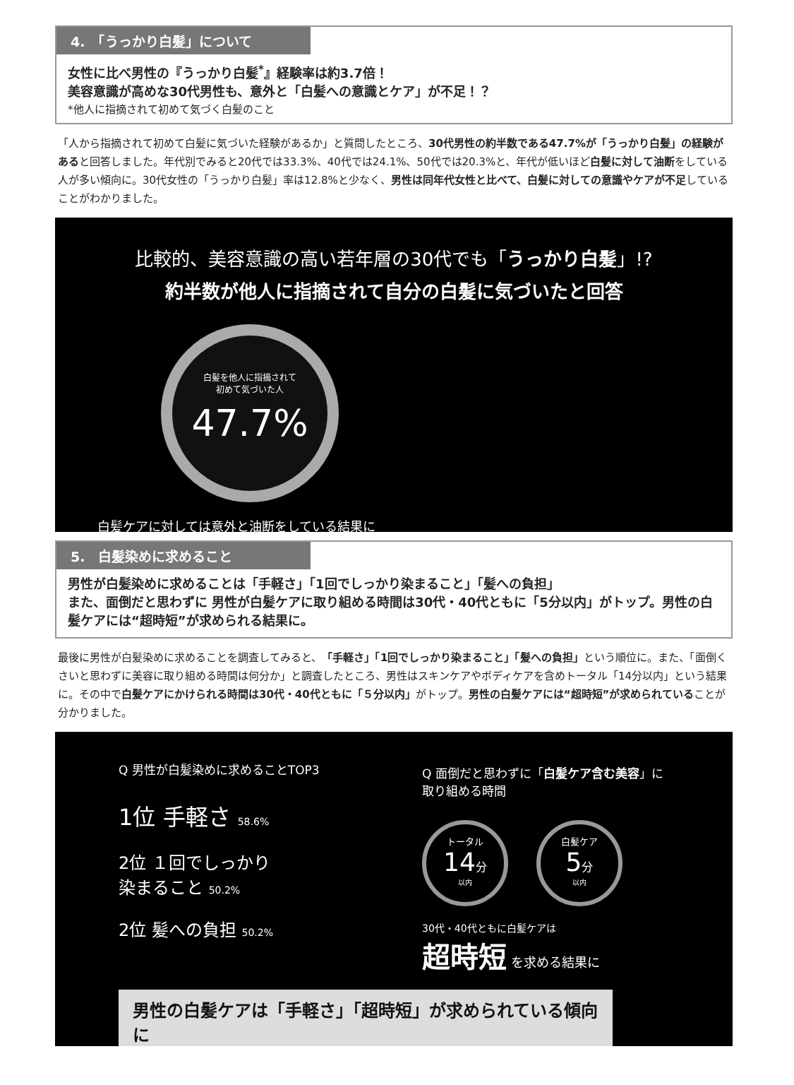4.　「うっかり白髪」について
女性に比べ男性の『うっかり白髪<sup>*</sup>』経験率は約3.7倍！
美容意識が高めな30代男性も、意外と「白髪への意識とケア」が不足！？
*他人に指摘されて初めて気づく白髪のこと
「人から指摘されて初めて白髪に気づいた経験があるか」と質問したところ、30代男性の約半数である47.7%が「うっかり白髪」の経験があると回答しました。年代別でみると20代では33.3%、40代では24.1%、50代では20.3%と、年代が低いほど白髪に対して油断をしている人が多い傾向に。30代女性の「うっかり白髪」率は12.8%と少なく、男性は同年代女性と比べて、白髪に対しての意識やケアが不足していることがわかりました。
比較的、美容意識の高い若年層の30代でも「うっかり白髪」!?
約半数が他人に指摘されて自分の白髪に気づいたと回答
白髪を他人に指摘されて
初めて気づいた人
47.7%
白髪ケアに対しては意外と油断をしている結果に
5.　白髪染めに求めること
男性が白髪染めに求めることは「手軽さ」「1回でしっかり染まること」「髪への負担」
また、面倒だと思わずに 男性が白髪ケアに取り組める時間は30代・40代ともに「5分以内」がトップ。男性の白髪ケアには“超時短”が求められる結果に。
最後に男性が白髪染めに求めることを調査してみると、「手軽さ」「1回でしっかり染まること」「髪への負担」という順位に。また、「面倒くさいと思わずに美容に取り組める時間は何分か」と調査したところ、男性はスキンケアやボディケアを含めトータル「14分以内」という結果に。その中で白髪ケアにかけられる時間は30代・40代ともに「５分以内」がトップ。男性の白髪ケアには“超時短”が求められていることが分かりました。
Q 男性が白髪染めに求めることTOP3
1位 手軽さ 58.6%
2位 １回でしっかり
染まること 50.2%
2位 髪への負担 50.2%
Q 面倒だと思わずに「白髪ケア含む美容」に
取り組める時間
トータル
14分
以内
白髪ケア
5分
以内
30代・40代ともに白髪ケアは
超時短 を求める結果に
男性の白髪ケアは「手軽さ」「超時短」が求められている傾向に